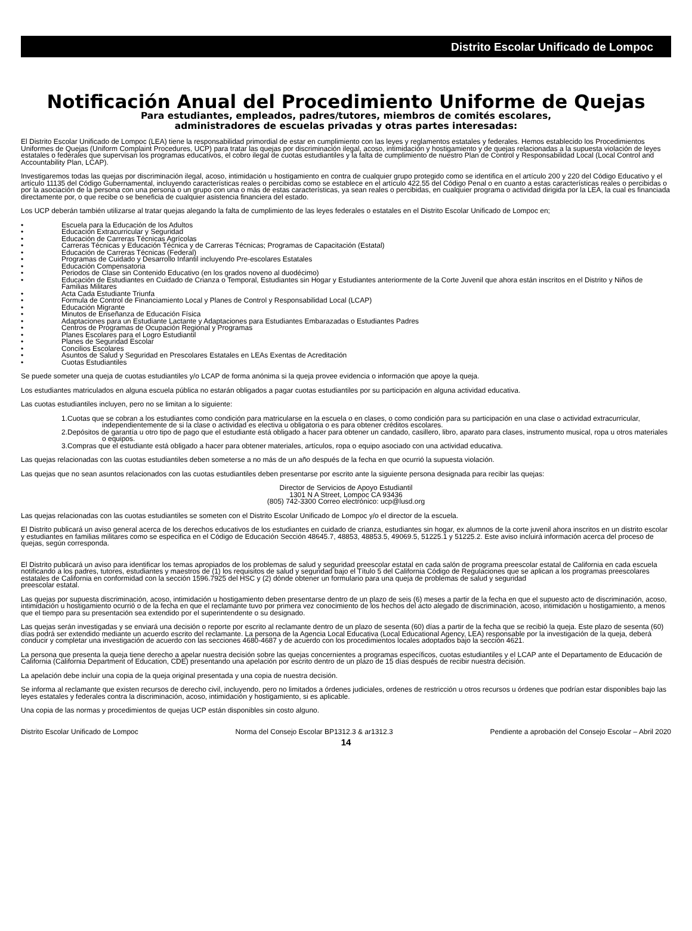Distrito Escolar Unificado de Lompoc
Notificación Anual del Procedimiento Uniforme de Quejas
Para estudiantes, empleados, padres/tutores, miembros de comités escolares,
administradores de escuelas privadas y otras partes interesadas:
El Distrito Escolar Unificado de Lompoc (LEA) tiene la responsabilidad primordial de estar en cumplimiento con las leyes y reglamentos estatales y federales. Hemos establecido los Procedimientos Uniformes de Quejas (Uniform Complaint Procedures, UCP) para tratar las quejas por discriminación ilegal, acoso, intimidación y hostigamiento y de quejas relacionadas a la supuesta violación de leyes estatales o federales que supervisan los programas educativos, el cobro ilegal de cuotas estudiantiles y la falta de cumplimiento de nuestro Plan de Control y Responsabilidad Local (Local Control and Accountability Plan, LCAP).
Investigaremos todas las quejas por discriminación ilegal, acoso, intimidación u hostigamiento en contra de cualquier grupo protegido como se identifica en el artículo 200 y 220 del Código Educativo y el artículo 11135 del Código Gubernamental, incluyendo características reales o percibidas como se establece en el artículo 422.55 del Código Penal o en cuanto a estas características reales o percibidas o por la asociación de la persona con una persona o un grupo con una o más de estas características, ya sean reales o percibidas, en cualquier programa o actividad dirigida por la LEA, la cual es financiada directamente por, o que recibe o se beneficia de cualquier asistencia financiera del estado.
Los UCP deberán también utilizarse al tratar quejas alegando la falta de cumplimiento de las leyes federales o estatales en el Distrito Escolar Unificado de Lompoc en;
• Escuela para la Educación de los Adultos
• Educación Extracurricular y Seguridad
• Educación de Carreras Técnicas Agrícolas
• Carreras Técnicas y Educación Técnica y de Carreras Técnicas; Programas de Capacitación (Estatal)
• Educación de Carreras Técnicas (Federal)
• Programas de Cuidado y Desarrollo Infantil incluyendo Pre-escolares Estatales
• Educación Compensatoria
• Periodos de Clase sin Contenido Educativo (en los grados noveno al duodécimo)
• Educación de Estudiantes en Cuidado de Crianza o Temporal, Estudiantes sin Hogar y Estudiantes anteriormente de la Corte Juvenil que ahora están inscritos en el Distrito y Niños de Familias Militares
• Acta Cada Estudiante Triunfa
• Formula de Control de Financiamiento Local y Planes de Control y Responsabilidad Local (LCAP)
• Educación Migrante
• Minutos de Enseñanza de Educación Física
• Adaptaciones para un Estudiante Lactante y Adaptaciones para Estudiantes Embarazadas o Estudiantes Padres
• Centros de Programas de Ocupación Regional y Programas
• Planes Escolares para el Logro Estudiantil
• Planes de Seguridad Escolar
• Concilios Escolares
• Asuntos de Salud y Seguridad en Prescolares Estatales en LEAs Exentas de Acreditación
• Cuotas Estudiantiles
Se puede someter una queja de cuotas estudiantiles y/o LCAP de forma anónima si la queja provee evidencia o información que apoye la queja.
Los estudiantes matriculados en alguna escuela pública no estarán obligados a pagar cuotas estudiantiles por su participación en alguna actividad educativa.
Las cuotas estudiantiles incluyen, pero no se limitan a lo siguiente:
1.Cuotas que se cobran a los estudiantes como condición para matricularse en la escuela o en clases, o como condición para su participación en una clase o actividad extracurricular, independientemente de si la clase o actividad es electiva u obligatoria o es para obtener créditos escolares.
2.Depósitos de garantía u otro tipo de pago que el estudiante está obligado a hacer para obtener un candado, casillero, libro, aparato para clases, instrumento musical, ropa u otros materiales o equipos.
3.Compras que el estudiante está obligado a hacer para obtener materiales, artículos, ropa o equipo asociado con una actividad educativa.
Las quejas relacionadas con las cuotas estudiantiles deben someterse a no más de un año después de la fecha en que ocurrió la supuesta violación.
Las quejas que no sean asuntos relacionados con las cuotas estudiantiles deben presentarse por escrito ante la siguiente persona designada para recibir las quejas:
Director de Servicios de Apoyo Estudiantil
1301 N A Street, Lompoc CA 93436
(805) 742-3300 Correo electrónico: ucp@lusd.org
Las quejas relacionadas con las cuotas estudiantiles se someten con el Distrito Escolar Unificado de Lompoc y/o el director de la escuela.
El Distrito publicará un aviso general acerca de los derechos educativos de los estudiantes en cuidado de crianza, estudiantes sin hogar, ex alumnos de la corte juvenil ahora inscritos en un distrito escolar y estudiantes en familias militares como se especifica en el Código de Educación Sección 48645.7, 48853, 48853.5, 49069.5, 51225.1 y 51225.2. Este aviso incluirá información acerca del proceso de quejas, según corresponda.
El Distrito publicará un aviso para identificar los temas apropiados de los problemas de salud y seguridad preescolar estatal en cada salón de programa preescolar estatal de California en cada escuela notificando a los padres, tutores, estudiantes y maestros de (1) los requisitos de salud y seguridad bajo el Título 5 del California Código de Regulaciones que se aplican a los programas preescolares estatales de California en conformidad con la sección 1596.7925 del HSC y (2) dónde obtener un formulario para una queja de problemas de salud y seguridad
preescolar estatal.
Las quejas por supuesta discriminación, acoso, intimidación u hostigamiento deben presentarse dentro de un plazo de seis (6) meses a partir de la fecha en que el supuesto acto de discriminación, acoso, intimidación u hostigamiento ocurrió o de la fecha en que el reclamante tuvo por primera vez conocimiento de los hechos del acto alegado de discriminación, acoso, intimidación u hostigamiento, a menos que el tiempo para su presentación sea extendido por el superintendente o su designado.
Las quejas serán investigadas y se enviará una decisión o reporte por escrito al reclamante dentro de un plazo de sesenta (60) días a partir de la fecha que se recibió la queja. Este plazo de sesenta (60) días podrá ser extendido mediante un acuerdo escrito del reclamante. La persona de la Agencia Local Educativa (Local Educational Agency, LEA) responsable por la investigación de la queja, deberá conducir y completar una investigación de acuerdo con las secciones 4680-4687 y de acuerdo con los procedimientos locales adoptados bajo la sección 4621.
La persona que presenta la queja tiene derecho a apelar nuestra decisión sobre las quejas concernientes a programas específicos, cuotas estudiantiles y el LCAP ante el Departamento de Educación de California (California Department of Education, CDE) presentando una apelación por escrito dentro de un plazo de 15 días después de recibir nuestra decisión.
La apelación debe incluir una copia de la queja original presentada y una copia de nuestra decisión.
Se informa al reclamante que existen recursos de derecho civil, incluyendo, pero no limitados a órdenes judiciales, ordenes de restricción u otros recursos u órdenes que podrían estar disponibles bajo las leyes estatales y federales contra la discriminación, acoso, intimidación y hostigamiento, si es aplicable.
Una copia de las normas y procedimientos de quejas UCP están disponibles sin costo alguno.
Distrito Escolar Unificado de Lompoc Norma del Consejo Escolar BP1312.3 & ar1312.3 Pendiente a aprobación del Consejo Escolar – Abril 2020
14